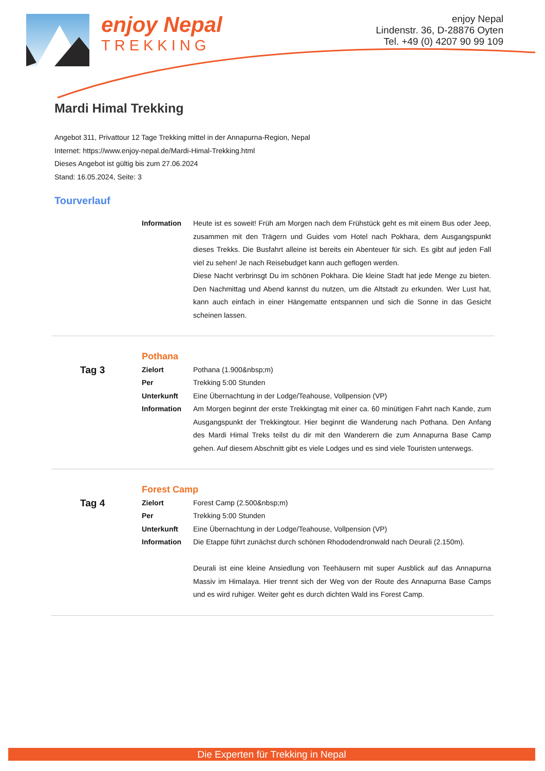enjoy Nepal
TREKKING
enjoy Nepal
Lindenstr. 36, D-28876 Oyten
Tel. +49 (0) 4207 90 99 109
Mardi Himal Trekking
Angebot 311, Privattour 12 Tage Trekking mittel in der Annapurna-Region, Nepal
Internet: https://www.enjoy-nepal.de/Mardi-Himal-Trekking.html
Dieses Angebot ist gültig bis zum 27.06.2024
Stand: 16.05.2024, Seite: 3
Tourverlauf
| | Information | Heute ist es soweit! Früh am Morgen nach dem Frühstück geht es mit einem Bus oder Jeep, zusammen mit den Trägern und Guides vom Hotel nach Pokhara, dem Ausgangspunkt dieses Trekks. Die Busfahrt alleine ist bereits ein Abenteuer für sich. Es gibt auf jeden Fall viel zu sehen! Je nach Reisebudget kann auch geflogen werden. Diese Nacht verbrinsgt Du im schönen Pokhara. Die kleine Stadt hat jede Menge zu bieten. Den Nachmittag und Abend kannst du nutzen, um die Altstadt zu erkunden. Wer Lust hat, kann auch einfach in einer Hängematte entspannen und sich die Sonne in das Gesicht scheinen lassen. |
| | Pothana | |
| Tag 3 | Zielort | Pothana (1.900&nbsp;m) |
| | Per | Trekking 5:00 Stunden |
| | Unterkunft | Eine Übernachtung in der Lodge/Teahouse, Vollpension (VP) |
| | Information | Am Morgen beginnt der erste Trekkingtag mit einer ca. 60 minütigen Fahrt nach Kande, zum Ausgangspunkt der Trekkingtour. Hier beginnt die Wanderung nach Pothana. Den Anfang des Mardi Himal Treks teilst du dir mit den Wanderern die zum Annapurna Base Camp gehen. Auf diesem Abschnitt gibt es viele Lodges und es sind viele Touristen unterwegs. |
| | Forest Camp | |
| Tag 4 | Zielort | Forest Camp (2.500&nbsp;m) |
| | Per | Trekking 5:00 Stunden |
| | Unterkunft | Eine Übernachtung in der Lodge/Teahouse, Vollpension (VP) |
| | Information | Die Etappe führt zunächst durch schönen Rhododendronwald nach Deurali (2.150m). Deurali ist eine kleine Ansiedlung von Teehäusern mit super Ausblick auf das Annapurna Massiv im Himalaya. Hier trennt sich der Weg von der Route des Annapurna Base Camps und es wird ruhiger. Weiter geht es durch dichten Wald ins Forest Camp. |
Die Experten für Trekking in Nepal